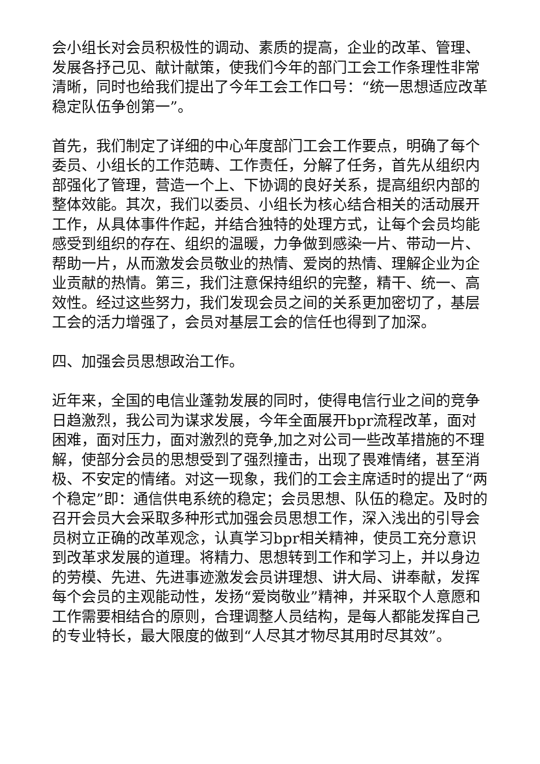会小组长对会员积极性的调动、素质的提高，企业的改革、管理、发展各抒己见、献计献策，使我们今年的部门工会工作条理性非常清晰，同时也给我们提出了今年工会工作口号：“统一思想适应改革稳定队伍争创第一”。
首先，我们制定了详细的中心年度部门工会工作要点，明确了每个委员、小组长的工作范畴、工作责任，分解了任务，首先从组织内部强化了管理，营造一个上、下协调的良好关系，提高组织内部的整体效能。其次，我们以委员、小组长为核心结合相关的活动展开工作，从具体事件作起，并结合独特的处理方式，让每个会员均能感受到组织的存在、组织的温暖，力争做到感染一片、带动一片、帮助一片，从而激发会员敬业的热情、爱岗的热情、理解企业为企业贡献的热情。第三，我们注意保持组织的完整，精干、统一、高效性。经过这些努力，我们发现会员之间的关系更加密切了，基层工会的活力增强了，会员对基层工会的信任也得到了加深。
四、加强会员思想政治工作。
近年来，全国的电信业蓬勃发展的同时，使得电信行业之间的竞争日趋激烈，我公司为谋求发展，今年全面展开bpr流程改革，面对困难，面对压力，面对激烈的竞争,加之对公司一些改革措施的不理解，使部分会员的思想受到了强烈撞击，出现了畏难情绪，甚至消极、不安定的情绪。对这一现象，我们的工会主席适时的提出了“两个稳定”即：通信供电系统的稳定；会员思想、队伍的稳定。及时的召开会员大会采取多种形式加强会员思想工作，深入浅出的引导会员树立正确的改革观念，认真学习bpr相关精神，使员工充分意识到改革求发展的道理。将精力、思想转到工作和学习上，并以身边的劳模、先进、先进事迹激发会员讲理想、讲大局、讲奉献，发挥每个会员的主观能动性，发扬“爱岗敬业”精神，并采取个人意愿和工作需要相结合的原则，合理调整人员结构，是每人都能发挥自己的专业特长，最大限度的做到“人尽其才物尽其用时尽其效”。